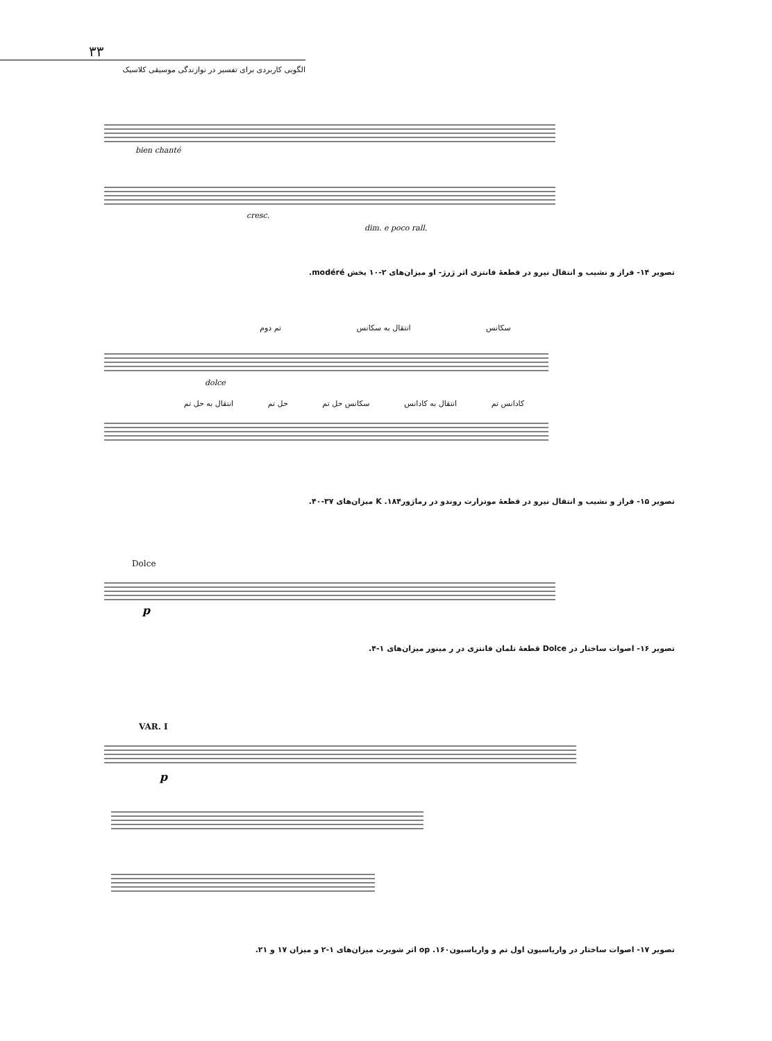۳۳
الگویی کاربردی برای تفسیر در نوازندگی موسیقی کلاسیک
bien chanté
cresc.
dim. e poco rall.
تصویر ۱۴- فراز و نشیب و انتقال نیرو در قطعهٔ فانتزی اثر ژرژ- او میزان‌های ۲-۱۰ بخش modéré.
سکانس انتقال به سکانس تم دوم
dolce
کادانس تم انتقال به کادانس سکانس حل تم حل تم انتقال به حل تم
تصویر ۱۵- فراز و نشیب و انتقال نیرو در قطعهٔ موتزارت روندو در رماژور۱۸۴. K میزان‌های ۳۷-۴۰.
Dolce
p
تصویر ۱۶- اصوات ساختار در Dolce قطعهٔ تلمان فانتزی در ر مینور میزان‌های ۱-۴.
VAR. I
p
تصویر ۱۷- اصوات ساختار در واریاسیون اول تم و واریاسیون۱۶۰. op اثر شوبرت میزان‌های ۱-۲ و میزان ۱۷ و ۲۱.